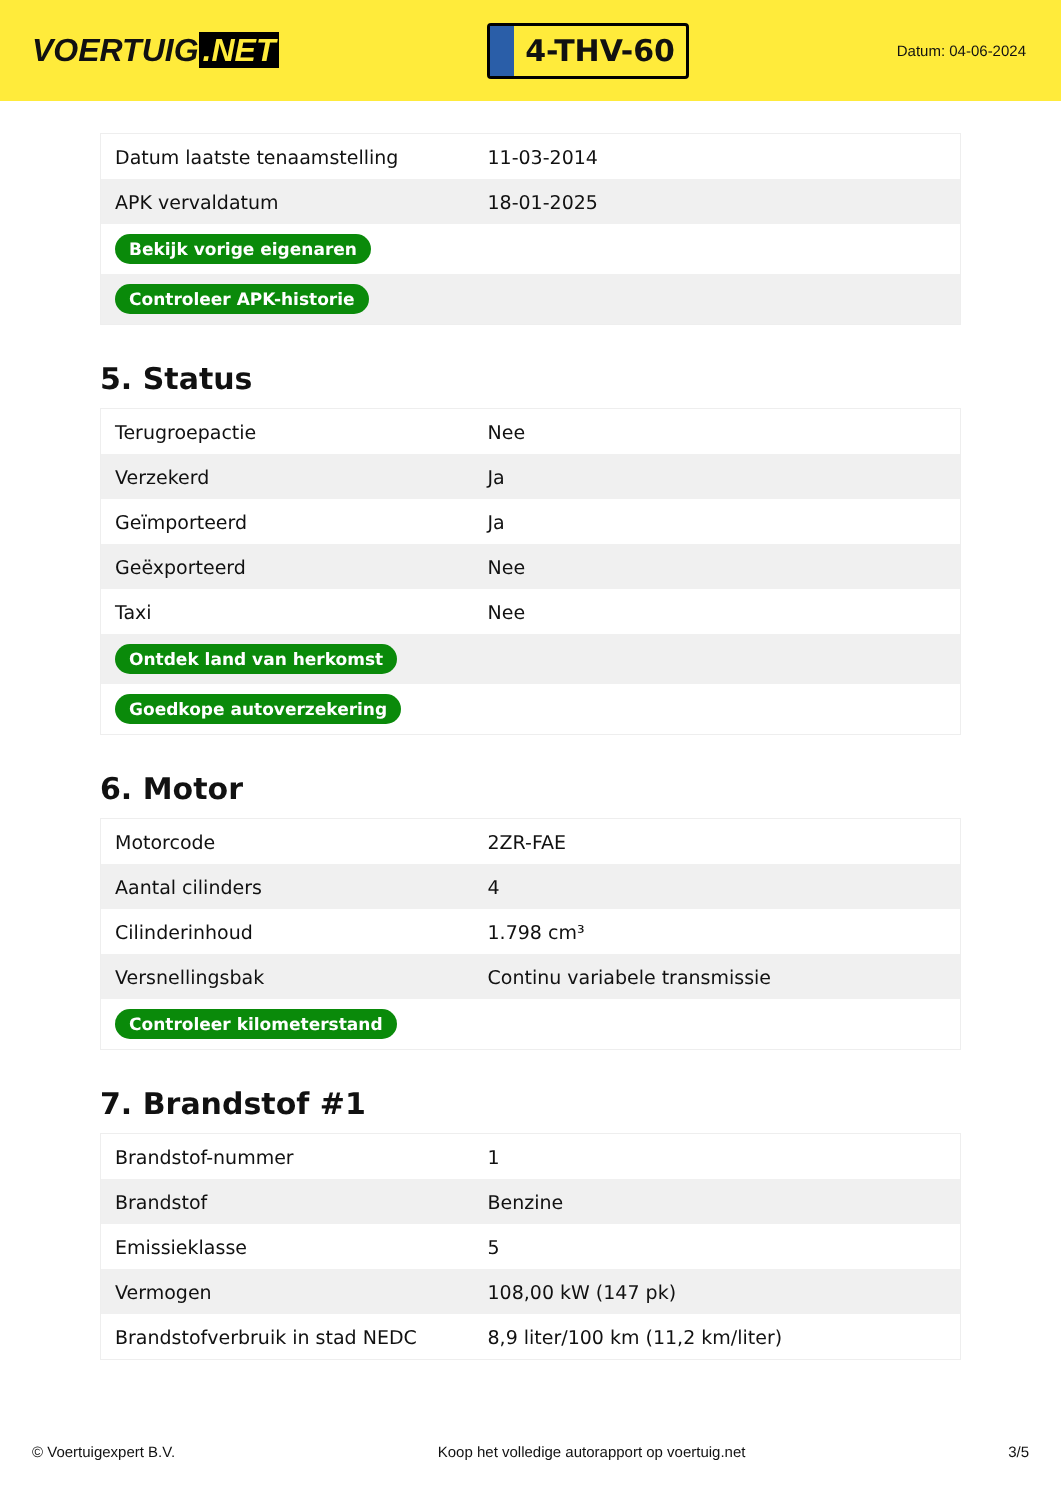VOERTUIG.NET
4-THV-60
Datum: 04-06-2024
| Datum laatste tenaamstelling | 11-03-2014 |
| APK vervaldatum | 18-01-2025 |
| Bekijk vorige eigenaren | |
| Controleer APK-historie | |
5. Status
| Terugroepactie | Nee |
| Verzekerd | Ja |
| Geïmporteerd | Ja |
| Geëxporteerd | Nee |
| Taxi | Nee |
| Ontdek land van herkomst | |
| Goedkope autoverzekering | |
6. Motor
| Motorcode | 2ZR-FAE |
| Aantal cilinders | 4 |
| Cilinderinhoud | 1.798 cm³ |
| Versnellingsbak | Continu variabele transmissie |
| Controleer kilometerstand | |
7. Brandstof #1
| Brandstof-nummer | 1 |
| Brandstof | Benzine |
| Emissieklasse | 5 |
| Vermogen | 108,00 kW (147 pk) |
| Brandstofverbruik in stad NEDC | 8,9 liter/100 km (11,2 km/liter) |
© Voertuigexpert B.V. Koop het volledige autorapport op voertuig.net 3/5